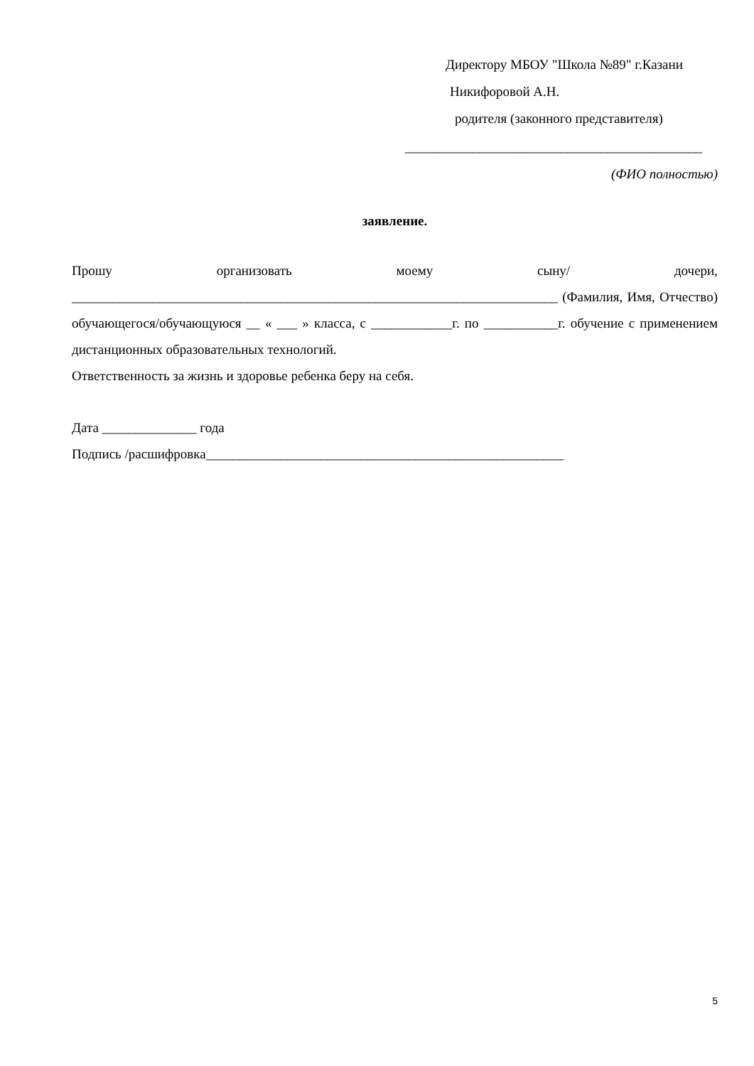Директору МБОУ "Школа №89" г.Казани
Никифоровой А.Н.
родителя (законного представителя)
____________________________________________
(ФИО полностью)
заявление.
Прошу организовать моему сыну/ дочери, ________________________________________________________________________ (Фамилия, Имя, Отчество) обучающегося/обучающуюся __ « ___ » класса, с ____________г. по ___________г. обучение с применением дистанционных образовательных технологий.
Ответственность за жизнь и здоровье ребенка беру на себя.
Дата ______________ года
Подпись /расшифровка_____________________________________________________
5